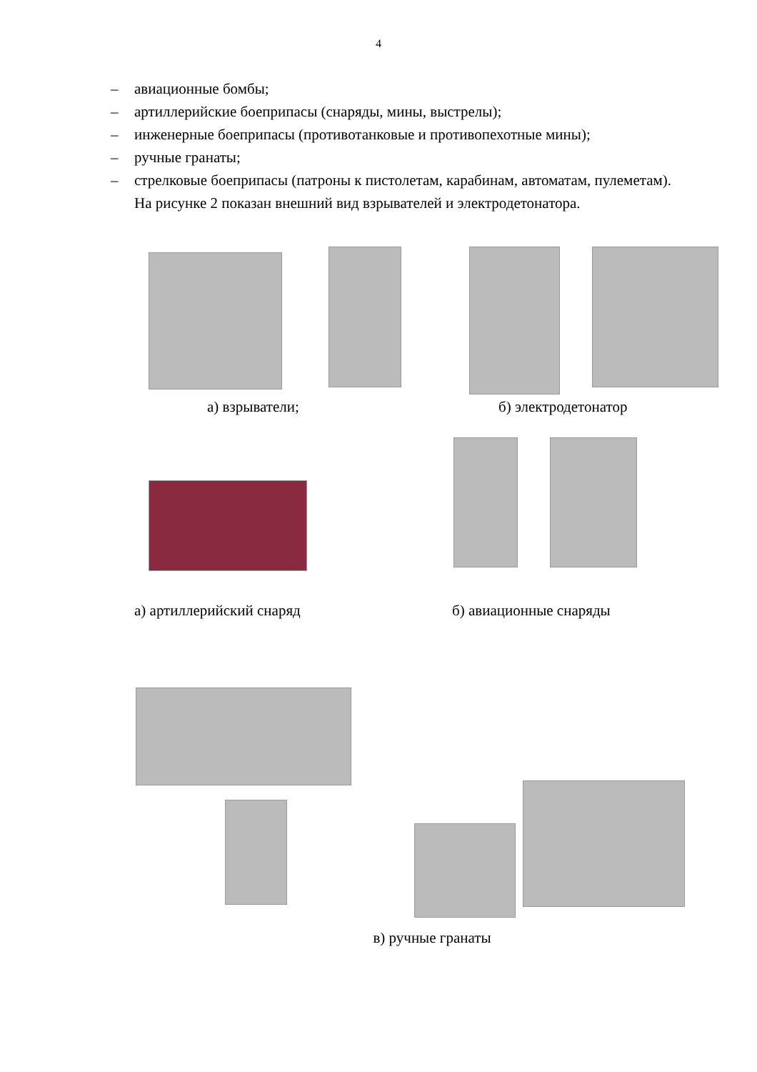4
– авиационные бомбы;
– артиллерийские боеприпасы (снаряды, мины, выстрелы);
– инженерные боеприпасы (противотанковые и противопехотные мины);
– ручные гранаты;
– стрелковые боеприпасы (патроны к пистолетам, карабинам, автоматам, пулеметам).
На рисунке 2 показан внешний вид взрывателей и электродетонатора.
а) взрыватели; б) электродетонатор
а) артиллерийский снаряд б) авиационные снаряды
в) ручные гранаты